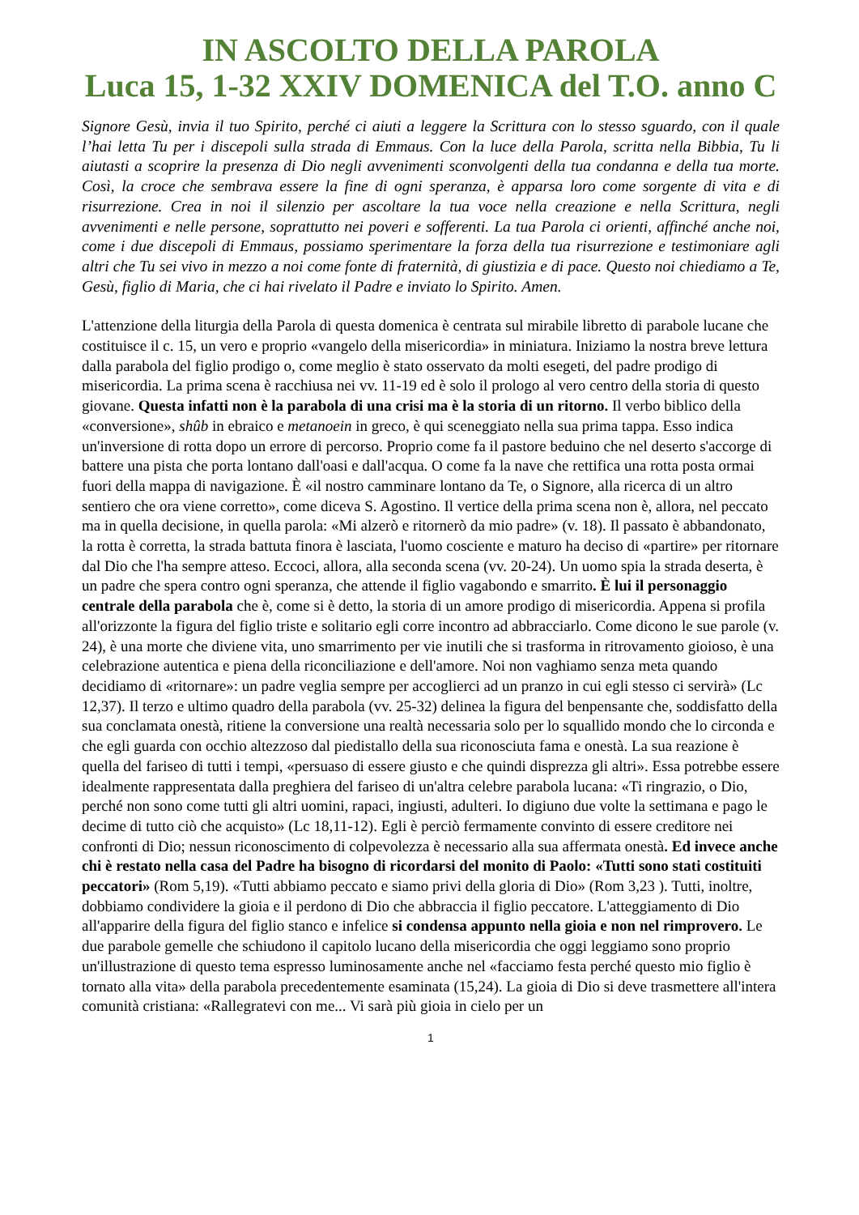IN ASCOLTO DELLA PAROLA
Luca 15, 1-32 XXIV DOMENICA del T.O. anno C
Signore Gesù, invia il tuo Spirito, perché ci aiuti a leggere la Scrittura con lo stesso sguardo, con il quale l’hai letta Tu per i discepoli sulla strada di Emmaus. Con la luce della Parola, scritta nella Bibbia, Tu li aiutasti a scoprire la presenza di Dio negli avvenimenti sconvolgenti della tua condanna e della tua morte. Così, la croce che sembrava essere la fine di ogni speranza, è apparsa loro come sorgente di vita e di risurrezione. Crea in noi il silenzio per ascoltare la tua voce nella creazione e nella Scrittura, negli avvenimenti e nelle persone, soprattutto nei poveri e sofferenti. La tua Parola ci orienti, affinché anche noi, come i due discepoli di Emmaus, possiamo sperimentare la forza della tua risurrezione e testimoniare agli altri che Tu sei vivo in mezzo a noi come fonte di fraternità, di giustizia e di pace. Questo noi chiediamo a Te, Gesù, figlio di Maria, che ci hai rivelato il Padre e inviato lo Spirito. Amen.
L'attenzione della liturgia della Parola di questa domenica è centrata sul mirabile libretto di parabole lucane che costituisce il c. 15, un vero e proprio «vangelo della misericordia» in miniatura. Iniziamo la nostra breve lettura dalla parabola del figlio prodigo o, come meglio è stato osservato da molti esegeti, del padre prodigo di misericordia. La prima scena è racchiusa nei vv. 11-19 ed è solo il prologo al vero centro della storia di questo giovane. Questa infatti non è la parabola di una crisi ma è la storia di un ritorno. Il verbo biblico della «conversione», shûb in ebraico e metanoein in greco, è qui sceneggiato nella sua prima tappa. Esso indica un'inversione di rotta dopo un errore di percorso. Proprio come fa il pastore beduino che nel deserto s'accorge di battere una pista che porta lontano dall'oasi e dall'acqua. O come fa la nave che rettifica una rotta posta ormai fuori della mappa di navigazione. È «il nostro camminare lontano da Te, o Signore, alla ricerca di un altro sentiero che ora viene corretto», come diceva S. Agostino. Il vertice della prima scena non è, allora, nel peccato ma in quella decisione, in quella parola: «Mi alzerò e ritornerò da mio padre» (v. 18). Il passato è abbandonato, la rotta è corretta, la strada battuta finora è lasciata, l'uomo cosciente e maturo ha deciso di «partire» per ritornare dal Dio che l'ha sempre atteso. Eccoci, allora, alla seconda scena (vv. 20-24). Un uomo spia la strada deserta, è un padre che spera contro ogni speranza, che attende il figlio vagabondo e smarrito. È lui il personaggio centrale della parabola che è, come si è detto, la storia di un amore prodigo di misericordia. Appena si profila all'orizzonte la figura del figlio triste e solitario egli corre incontro ad abbracciarlo. Come dicono le sue parole (v. 24), è una morte che diviene vita, uno smarrimento per vie inutili che si trasforma in ritrovamento gioioso, è una celebrazione autentica e piena della riconciliazione e dell'amore. Noi non vaghiamo senza meta quando decidiamo di «ritornare»: un padre veglia sempre per accoglierci ad un pranzo in cui egli stesso ci servirà» (Lc 12,37). Il terzo e ultimo quadro della parabola (vv. 25-32) delinea la figura del benpensante che, soddisfatto della sua conclamata onestà, ritiene la conversione una realtà necessaria solo per lo squallido mondo che lo circonda e che egli guarda con occhio altezzoso dal piedistallo della sua riconosciuta fama e onestà. La sua reazione è quella del fariseo di tutti i tempi, «persuaso di essere giusto e che quindi disprezza gli altri». Essa potrebbe essere idealmente rappresentata dalla preghiera del fariseo di un'altra celebre parabola lucana: «Ti ringrazio, o Dio, perché non sono come tutti gli altri uomini, rapaci, ingiusti, adulteri. Io digiuno due volte la settimana e pago le decime di tutto ciò che acquisto» (Lc 18,11-12). Egli è perciò fermamente convinto di essere creditore nei confronti di Dio; nessun riconoscimento di colpevolezza è necessario alla sua affermata onestà. Ed invece anche chi è restato nella casa del Padre ha bisogno di ricordarsi del monito di Paolo: «Tutti sono stati costituiti peccatori» (Rom 5,19). «Tutti abbiamo peccato e siamo privi della gloria di Dio» (Rom 3,23 ). Tutti, inoltre, dobbiamo condividere la gioia e il perdono di Dio che abbraccia il figlio peccatore. L'atteggiamento di Dio all'apparire della figura del figlio stanco e infelice si condensa appunto nella gioia e non nel rimprovero. Le due parabole gemelle che schiudono il capitolo lucano della misericordia che oggi leggiamo sono proprio un'illustrazione di questo tema espresso luminosamente anche nel «facciamo festa perché questo mio figlio è tornato alla vita» della parabola precedentemente esaminata (15,24). La gioia di Dio si deve trasmettere all'intera comunità cristiana: «Rallegratevi con me... Vi sarà più gioia in cielo per un
1